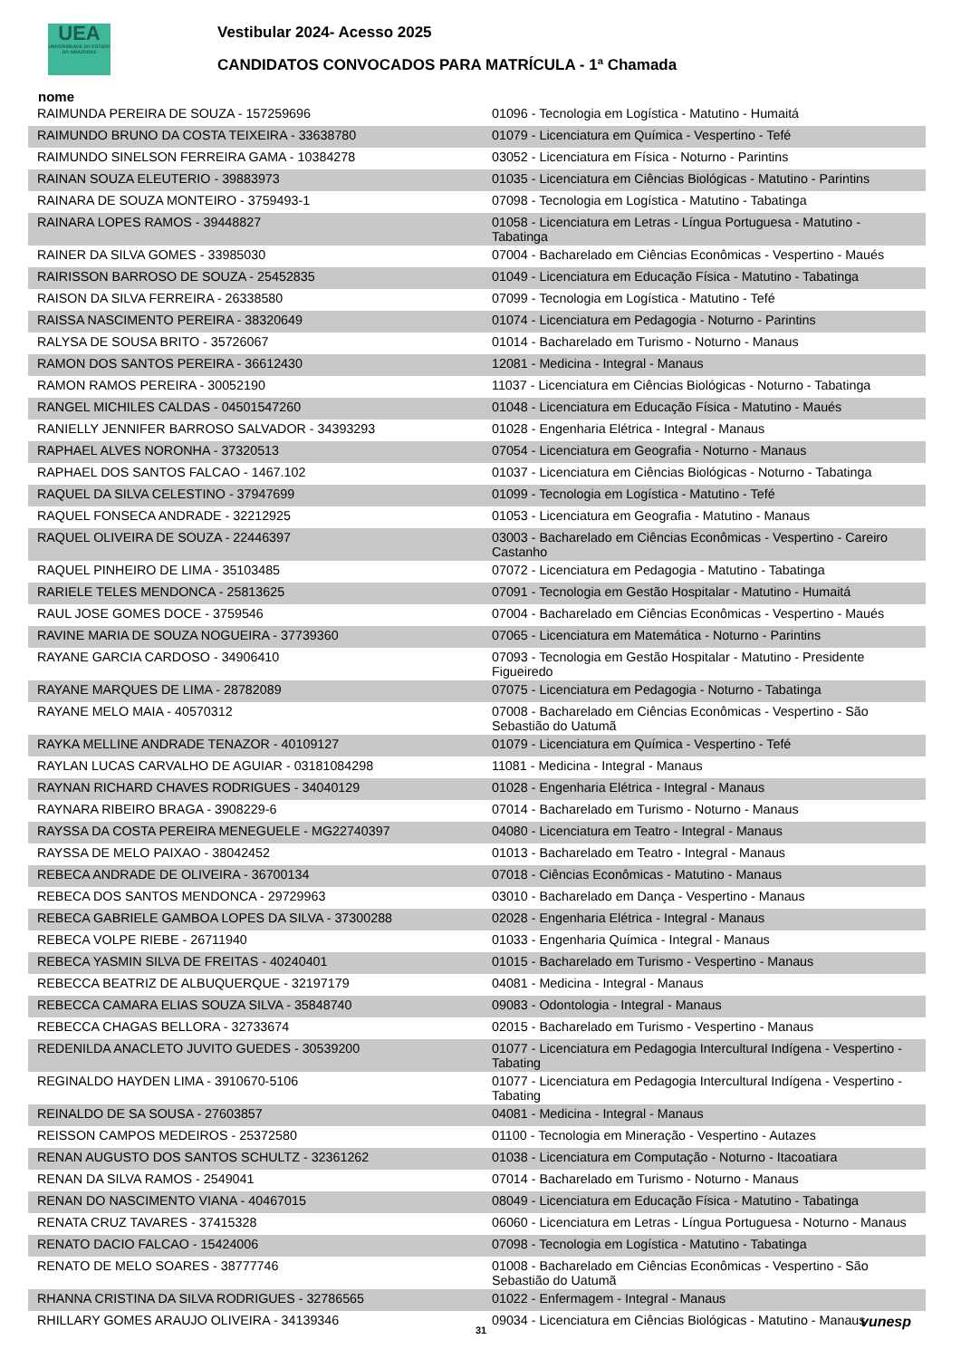UEA
UNIVERSIDADE DO ESTADO DO AMAZONAS
Vestibular 2024- Acesso 2025
CANDIDATOS CONVOCADOS PARA MATRÍCULA - 1ª Chamada
nome
| RAIMUNDA PEREIRA DE SOUZA - 157259696 | 01096 - Tecnologia em Logística - Matutino - Humaitá |
| RAIMUNDO BRUNO DA COSTA TEIXEIRA - 33638780 | 01079 - Licenciatura em Química - Vespertino - Tefé |
| RAIMUNDO SINELSON FERREIRA GAMA - 10384278 | 03052 - Licenciatura em Física - Noturno - Parintins |
| RAINAN SOUZA ELEUTERIO - 39883973 | 01035 - Licenciatura em Ciências Biológicas - Matutino - Parintins |
| RAINARA DE SOUZA MONTEIRO - 3759493-1 | 07098 - Tecnologia em Logística - Matutino - Tabatinga |
| RAINARA LOPES RAMOS - 39448827 | 01058 - Licenciatura em Letras - Língua Portuguesa - Matutino - Tabatinga |
| RAINER DA SILVA GOMES - 33985030 | 07004 - Bacharelado em Ciências Econômicas - Vespertino - Maués |
| RAIRISSON BARROSO DE SOUZA - 25452835 | 01049 - Licenciatura em Educação Física - Matutino - Tabatinga |
| RAISON DA SILVA FERREIRA - 26338580 | 07099 - Tecnologia em Logística - Matutino - Tefé |
| RAISSA NASCIMENTO PEREIRA - 38320649 | 01074 - Licenciatura em Pedagogia - Noturno - Parintins |
| RALYSA DE SOUSA BRITO - 35726067 | 01014 - Bacharelado em Turismo - Noturno - Manaus |
| RAMON DOS SANTOS PEREIRA - 36612430 | 12081 - Medicina - Integral - Manaus |
| RAMON RAMOS PEREIRA - 30052190 | 11037 - Licenciatura em Ciências Biológicas - Noturno - Tabatinga |
| RANGEL MICHILES CALDAS - 04501547260 | 01048 - Licenciatura em Educação Física - Matutino - Maués |
| RANIELLY JENNIFER BARROSO SALVADOR - 34393293 | 01028 - Engenharia Elétrica - Integral - Manaus |
| RAPHAEL ALVES NORONHA - 37320513 | 07054 - Licenciatura em Geografia - Noturno - Manaus |
| RAPHAEL DOS SANTOS FALCAO - 1467.102 | 01037 - Licenciatura em Ciências Biológicas - Noturno - Tabatinga |
| RAQUEL DA SILVA CELESTINO - 37947699 | 01099 - Tecnologia em Logística - Matutino - Tefé |
| RAQUEL FONSECA ANDRADE - 32212925 | 01053 - Licenciatura em Geografia - Matutino - Manaus |
| RAQUEL OLIVEIRA DE SOUZA - 22446397 | 03003 - Bacharelado em Ciências Econômicas - Vespertino - Careiro Castanho |
| RAQUEL PINHEIRO DE LIMA - 35103485 | 07072 - Licenciatura em Pedagogia - Matutino - Tabatinga |
| RARIELE TELES MENDONCA - 25813625 | 07091 - Tecnologia em Gestão Hospitalar - Matutino - Humaitá |
| RAUL JOSE GOMES DOCE - 3759546 | 07004 - Bacharelado em Ciências Econômicas - Vespertino - Maués |
| RAVINE MARIA DE SOUZA NOGUEIRA - 37739360 | 07065 - Licenciatura em Matemática - Noturno - Parintins |
| RAYANE GARCIA CARDOSO - 34906410 | 07093 - Tecnologia em Gestão Hospitalar - Matutino - Presidente Figueiredo |
| RAYANE MARQUES DE LIMA - 28782089 | 07075 - Licenciatura em Pedagogia - Noturno - Tabatinga |
| RAYANE MELO MAIA - 40570312 | 07008 - Bacharelado em Ciências Econômicas - Vespertino - São Sebastião do Uatumã |
| RAYKA MELLINE ANDRADE TENAZOR - 40109127 | 01079 - Licenciatura em Química - Vespertino - Tefé |
| RAYLAN LUCAS CARVALHO DE AGUIAR - 03181084298 | 11081 - Medicina - Integral - Manaus |
| RAYNAN RICHARD CHAVES RODRIGUES - 34040129 | 01028 - Engenharia Elétrica - Integral - Manaus |
| RAYNARA RIBEIRO BRAGA - 3908229-6 | 07014 - Bacharelado em Turismo - Noturno - Manaus |
| RAYSSA DA COSTA PEREIRA MENEGUELE - MG22740397 | 04080 - Licenciatura em Teatro - Integral - Manaus |
| RAYSSA DE MELO PAIXAO - 38042452 | 01013 - Bacharelado em Teatro - Integral - Manaus |
| REBECA ANDRADE DE OLIVEIRA - 36700134 | 07018 - Ciências Econômicas - Matutino - Manaus |
| REBECA DOS SANTOS MENDONCA - 29729963 | 03010 - Bacharelado em Dança - Vespertino - Manaus |
| REBECA GABRIELE GAMBOA LOPES DA SILVA - 37300288 | 02028 - Engenharia Elétrica - Integral - Manaus |
| REBECA VOLPE RIEBE - 26711940 | 01033 - Engenharia Química - Integral - Manaus |
| REBECA YASMIN SILVA DE FREITAS - 40240401 | 01015 - Bacharelado em Turismo - Vespertino - Manaus |
| REBECCA BEATRIZ DE ALBUQUERQUE - 32197179 | 04081 - Medicina - Integral - Manaus |
| REBECCA CAMARA ELIAS SOUZA SILVA - 35848740 | 09083 - Odontologia - Integral - Manaus |
| REBECCA CHAGAS BELLORA - 32733674 | 02015 - Bacharelado em Turismo - Vespertino - Manaus |
| REDENILDA ANACLETO JUVITO GUEDES - 30539200 | 01077 - Licenciatura em Pedagogia Intercultural Indígena - Vespertino - Tabating |
| REGINALDO HAYDEN LIMA - 3910670-5106 | 01077 - Licenciatura em Pedagogia Intercultural Indígena - Vespertino - Tabating |
| REINALDO DE SA SOUSA - 27603857 | 04081 - Medicina - Integral - Manaus |
| REISSON CAMPOS MEDEIROS - 25372580 | 01100 - Tecnologia em Mineração - Vespertino - Autazes |
| RENAN AUGUSTO DOS SANTOS SCHULTZ - 32361262 | 01038 - Licenciatura em Computação - Noturno - Itacoatiara |
| RENAN DA SILVA RAMOS - 2549041 | 07014 - Bacharelado em Turismo - Noturno - Manaus |
| RENAN DO NASCIMENTO VIANA - 40467015 | 08049 - Licenciatura em Educação Física - Matutino - Tabatinga |
| RENATA CRUZ TAVARES - 37415328 | 06060 - Licenciatura em Letras - Língua Portuguesa - Noturno - Manaus |
| RENATO DACIO FALCAO - 15424006 | 07098 - Tecnologia em Logística - Matutino - Tabatinga |
| RENATO DE MELO SOARES - 38777746 | 01008 - Bacharelado em Ciências Econômicas - Vespertino - São Sebastião do Uatumã |
| RHANNA CRISTINA DA SILVA RODRIGUES - 32786565 | 01022 - Enfermagem - Integral - Manaus |
| RHILLARY GOMES ARAUJO OLIVEIRA - 34139346 | 09034 - Licenciatura em Ciências Biológicas - Matutino - Manaus |
31 vunesp